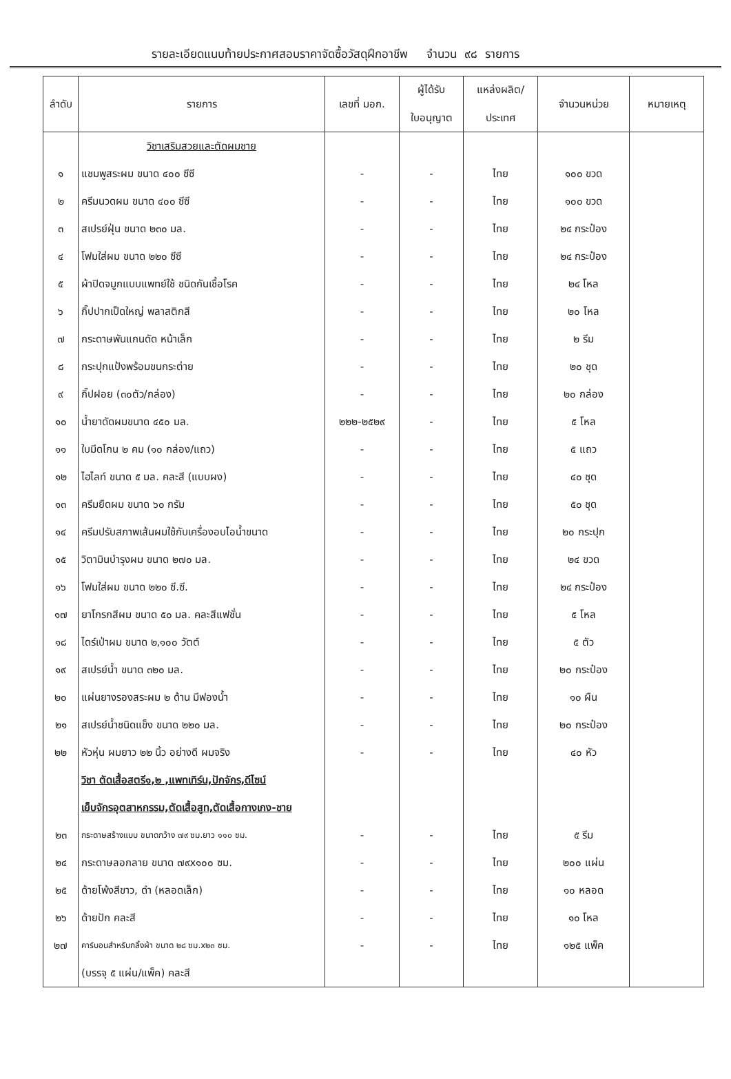รายละเอียดแนบท้ายประกาศสอบราคาจัดซื้อวัสดุฝึกอาชีพ จำนวน ๙๘ รายการ
| ลำดับ | รายการ | เลขที่ มอก. | ผู้ได้รับ ใบอนุญาต | แหล่งผลิต/ ประเทศ | จำนวนหน่วย | หมายเหตุ |
| --- | --- | --- | --- | --- | --- | --- |
| | วิชาเสริมสวยและตัดผมชาย | | | | | |
| ๑ | แชมพูสระผม ขนาด ๔๐๐ ซีซี | - | - | ไทย | ๑๐๐ ขวด | |
| ๒ | ครีมนวดผม ขนาด ๔๐๐ ซีซี | - | - | ไทย | ๑๐๐ ขวด | |
| ๓ | สเปรย์ฝุ่น ขนาด ๒๓๐ มล. | - | - | ไทย | ๒๔ กระป๋อง | |
| ๔ | โฟมใส่ผม ขนาด ๒๒๐ ซีซี | - | - | ไทย | ๒๔ กระป๋อง | |
| ๕ | ผ้าปิดจมูกแบบแพทย์ใช้ ชนิดกันเชื้อโรค | - | - | ไทย | ๒๔ โหล | |
| ๖ | กิ๊ปปากเป็ดใหญ่ พลาสติกสี | - | - | ไทย | ๒๐ โหล | |
| ๗ | กระดาษพันแกนดัด หน้าเล็ก | - | - | ไทย | ๒ รีม | |
| ๘ | กระปุกแป้งพร้อมขนกระต่าย | - | - | ไทย | ๒๐ ชุด | |
| ๙ | กิ๊ปฝอย (๓๐ตัว/กล่อง) | - | - | ไทย | ๒๐ กล่อง | |
| ๑๐ | น้ำยาดัดผมขนาด ๔๕๐ มล. | ๒๒๒-๒๕๒๙ | - | ไทย | ๕ โหล | |
| ๑๑ | ใบมีดโกน ๒ คม (๑๐ กล่อง/แถว) | - | - | ไทย | ๕ แถว | |
| ๑๒ | ไฮไลท์ ขนาด ๕ มล. คละสี (แบบผง) | - | - | ไทย | ๔๐ ชุด | |
| ๑๓ | ครีมยืดผม ขนาด ๖๐ กรัม | - | - | ไทย | ๕๐ ชุด | |
| ๑๔ | ครีมปรับสภาพเส้นผมใช้กับเครื่องอบไอน้ำขนาด | - | - | ไทย | ๒๐ กระปุก | |
| ๑๕ | วิตามินบำรุงผม ขนาด ๒๗๐ มล. | - | - | ไทย | ๒๔ ขวด | |
| ๑๖ | โฟมใส่ผม ขนาด ๒๒๐ ซี.ซี. | - | - | ไทย | ๒๔ กระป๋อง | |
| ๑๗ | ยาโกรกสีผม ขนาด ๕๐ มล. คละสีแฟชั่น | - | - | ไทย | ๕ โหล | |
| ๑๘ | ไดร์เป่าผม ขนาด ๒,๑๐๐ วัตต์ | - | - | ไทย | ๕ ตัว | |
| ๑๙ | สเปรย์น้ำ ขนาด ๓๒๐ มล. | - | - | ไทย | ๒๐ กระป๋อง | |
| ๒๐ | แผ่นยางรองสระผม ๒ ด้าน มีฟองน้ำ | - | - | ไทย | ๑๐ ผืน | |
| ๒๑ | สเปรย์น้ำชนิดแข็ง ขนาด ๒๒๐ มล. | - | - | ไทย | ๒๐ กระป๋อง | |
| ๒๒ | หัวหุ่น ผมยาว ๒๒ นิ้ว อย่างดี ผมจริง | - | - | ไทย | ๔๐ หัว | |
| | วิชา ตัดเสื้อสตรี๑,๒ ,แพทเทิร์น,ปักจักร,ดีไซน์ | | | | | |
| | เย็บจักรอุตสาหกรรม,ตัดเสื้อสูท,ตัดเสื้อกางเกง-ชาย | | | | | |
| ๒๓ | กระดาษสร้างแบบ ขนาดกว้าง ๗๙ ซม.ยาว ๑๑๐ ซม. | - | - | ไทย | ๕ รีม | |
| ๒๔ | กระดาษลอกลาย ขนาด ๗๙x๑๐๐ ซม. | - | - | ไทย | ๒๐๐ แผ่น | |
| ๒๕ | ด้ายโพ้งสีขาว, ดำ (หลอดเล็ก) | - | - | ไทย | ๑๐ หลอด | |
| ๒๖ | ด้ายปัก คละสี | - | - | ไทย | ๑๐ โหล | |
| ๒๗ | คาร์บอนสำหรับกลิ้งผ้า ขนาด ๒๘ ซม.x๒๓ ซม. | - | - | ไทย | ๑๒๕ แพ็ค | |
| | (บรรจุ ๕ แผ่น/แพ็ค) คละสี | | | | | |